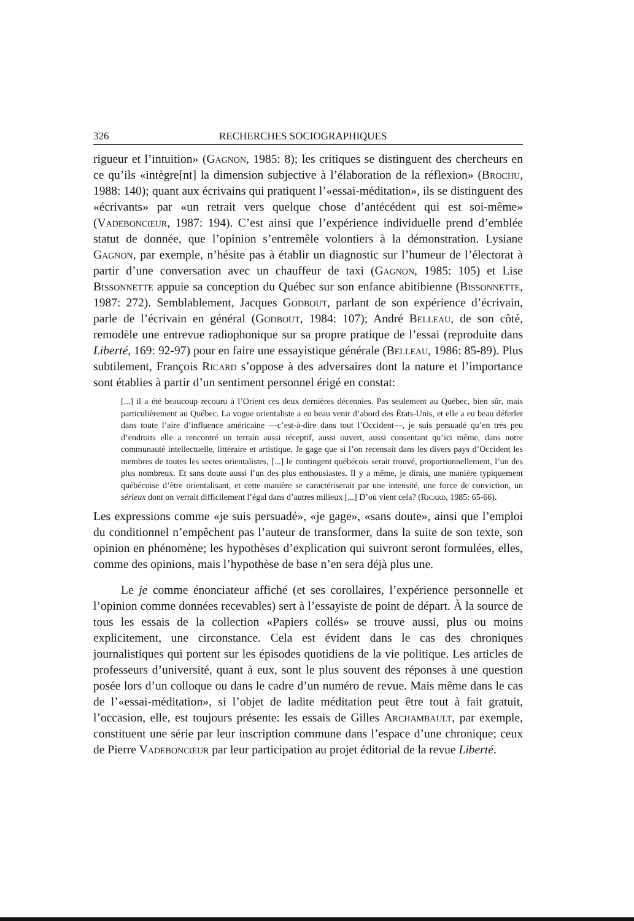326 RECHERCHES SOCIOGRAPHIQUES
rigueur et l’intuition» (Gagnon, 1985: 8); les critiques se distinguent des chercheurs en ce qu’ils «intègre[nt] la dimension subjective à l’élaboration de la réflexion» (Brochu, 1988: 140); quant aux écrivains qui pratiquent l’«essai-méditation», ils se distinguent des «écrivants» par «un retrait vers quelque chose d’antécédent qui est soi-même» (Vadeboncœur, 1987: 194). C’est ainsi que l’expérience individuelle prend d’emblée statut de donnée, que l’opinion s’entremêle volontiers à la démonstration. Lysiane Gagnon, par exemple, n’hésite pas à établir un diagnostic sur l’humeur de l’électorat à partir d’une conversation avec un chauffeur de taxi (Gagnon, 1985: 105) et Lise Bissonnette appuie sa conception du Québec sur son enfance abitibienne (Bissonnette, 1987: 272). Semblablement, Jacques Godbout, parlant de son expérience d’écrivain, parle de l’écrivain en général (Godbout, 1984: 107); André Belleau, de son côté, remodèle une entrevue radiophonique sur sa propre pratique de l’essai (reproduite dans Liberté, 169: 92-97) pour en faire une essayistique générale (Belleau, 1986: 85-89). Plus subtilement, François Ricard s’oppose à des adversaires dont la nature et l’importance sont établies à partir d’un sentiment personnel érigé en constat:
[...] il a été beaucoup recouru à l’Orient ces deux dernières décennies. Pas seulement au Québec, bien sûr, mais particulièrement au Québec. La vogue orientaliste a eu beau venir d’abord des États-Unis, et elle a eu beau déferler dans toute l’aire d’influence américaine —c’est-à-dire dans tout l’Occident—, je suis persuadé qu’en très peu d’endroits elle a rencontré un terrain aussi réceptif, aussi ouvert, aussi consentant qu’ici même, dans notre communauté intellectuelle, littéraire et artistique. Je gage que si l’on recensait dans les divers pays d’Occident les membres de toutes les sectes orientalistes, [...] le contingent québécois serait trouvé, proportionnellement, l’un des plus nombreux. Et sans doute aussi l’un des plus enthousiastes. Il y a même, je dirais, une manière typiquement québécoise d’être orientalisant, et cette manière se caractériserait par une intensité, une force de conviction, un sérieux dont on verrait difficilement l’égal dans d’autres milieux [...] D’où vient cela? (Ricard, 1985: 65-66).
Les expressions comme «je suis persuadé», «je gage», «sans doute», ainsi que l’emploi du conditionnel n’empêchent pas l’auteur de transformer, dans la suite de son texte, son opinion en phénomène; les hypothèses d’explication qui suivront seront formulées, elles, comme des opinions, mais l’hypothèse de base n’en sera déjà plus une.
Le je comme énonciateur affiché (et ses corollaires, l’expérience personnelle et l’opinion comme données recevables) sert à l’essayiste de point de départ. À la source de tous les essais de la collection «Papiers collés» se trouve aussi, plus ou moins explicitement, une circonstance. Cela est évident dans le cas des chroniques journalistiques qui portent sur les épisodes quotidiens de la vie politique. Les articles de professeurs d’université, quant à eux, sont le plus souvent des réponses à une question posée lors d’un colloque ou dans le cadre d’un numéro de revue. Mais même dans le cas de l’«essai-méditation», si l’objet de ladite méditation peut être tout à fait gratuit, l’occasion, elle, est toujours présente: les essais de Gilles Archambault, par exemple, constituent une série par leur inscription commune dans l’espace d’une chronique; ceux de Pierre Vadeboncœur par leur participation au projet éditorial de la revue Liberté.